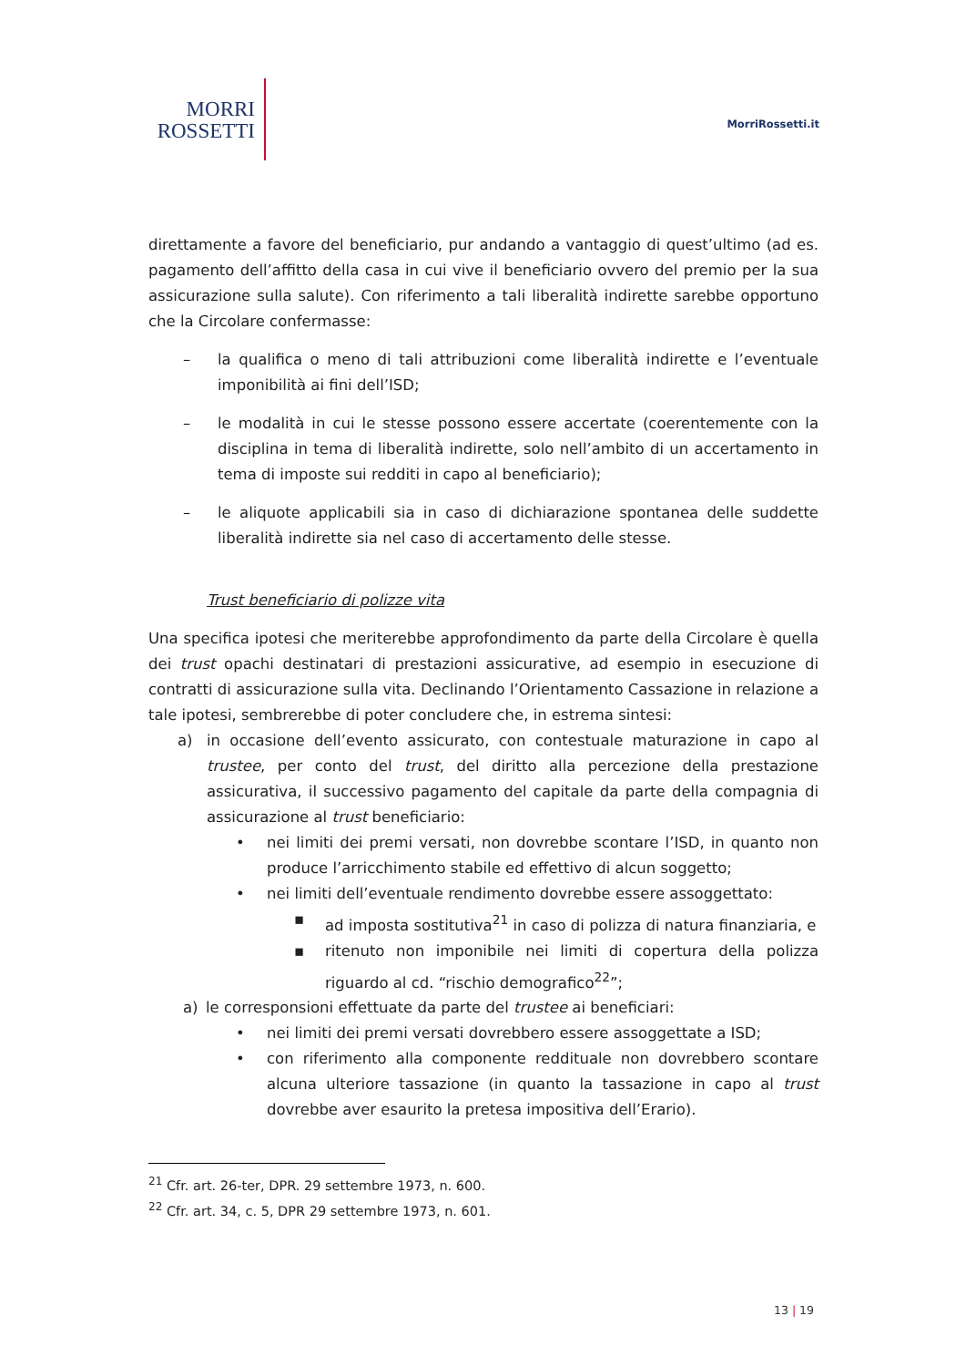MORRI
ROSSETTI
MorriRossetti.it
direttamente a favore del beneficiario, pur andando a vantaggio di quest’ultimo (ad es. pagamento dell’affitto della casa in cui vive il beneficiario ovvero del premio per la sua assicurazione sulla salute). Con riferimento a tali liberalità indirette sarebbe opportuno che la Circolare confermasse:
– la qualifica o meno di tali attribuzioni come liberalità indirette e l’eventuale imponibilità ai fini dell’ISD;
– le modalità in cui le stesse possono essere accertate (coerentemente con la disciplina in tema di liberalità indirette, solo nell’ambito di un accertamento in tema di imposte sui redditi in capo al beneficiario);
– le aliquote applicabili sia in caso di dichiarazione spontanea delle suddette liberalità indirette sia nel caso di accertamento delle stesse.
Trust beneficiario di polizze vita
Una specifica ipotesi che meriterebbe approfondimento da parte della Circolare è quella dei trust opachi destinatari di prestazioni assicurative, ad esempio in esecuzione di contratti di assicurazione sulla vita. Declinando l’Orientamento Cassazione in relazione a tale ipotesi, sembrerebbe di poter concludere che, in estrema sintesi:
a) in occasione dell’evento assicurato, con contestuale maturazione in capo al trustee, per conto del trust, del diritto alla percezione della prestazione assicurativa, il successivo pagamento del capitale da parte della compagnia di assicurazione al trust beneficiario:
• nei limiti dei premi versati, non dovrebbe scontare l’ISD, in quanto non produce l’arricchimento stabile ed effettivo di alcun soggetto;
• nei limiti dell’eventuale rendimento dovrebbe essere assoggettato:
▪ ad imposta sostitutiva<sup>21</sup> in caso di polizza di natura finanziaria, e
▪ ritenuto non imponibile nei limiti di copertura della polizza riguardo al cd. “rischio demografico<sup>22</sup>”;
a) le corresponsioni effettuate da parte del trustee ai beneficiari:
• nei limiti dei premi versati dovrebbero essere assoggettate a ISD;
• con riferimento alla componente reddituale non dovrebbero scontare alcuna ulteriore tassazione (in quanto la tassazione in capo al trust dovrebbe aver esaurito la pretesa impositiva dell’Erario).
<sup>21</sup> Cfr. art. 26-ter, DPR. 29 settembre 1973, n. 600.
<sup>22</sup> Cfr. art. 34, c. 5, DPR 29 settembre 1973, n. 601.
13 | 19